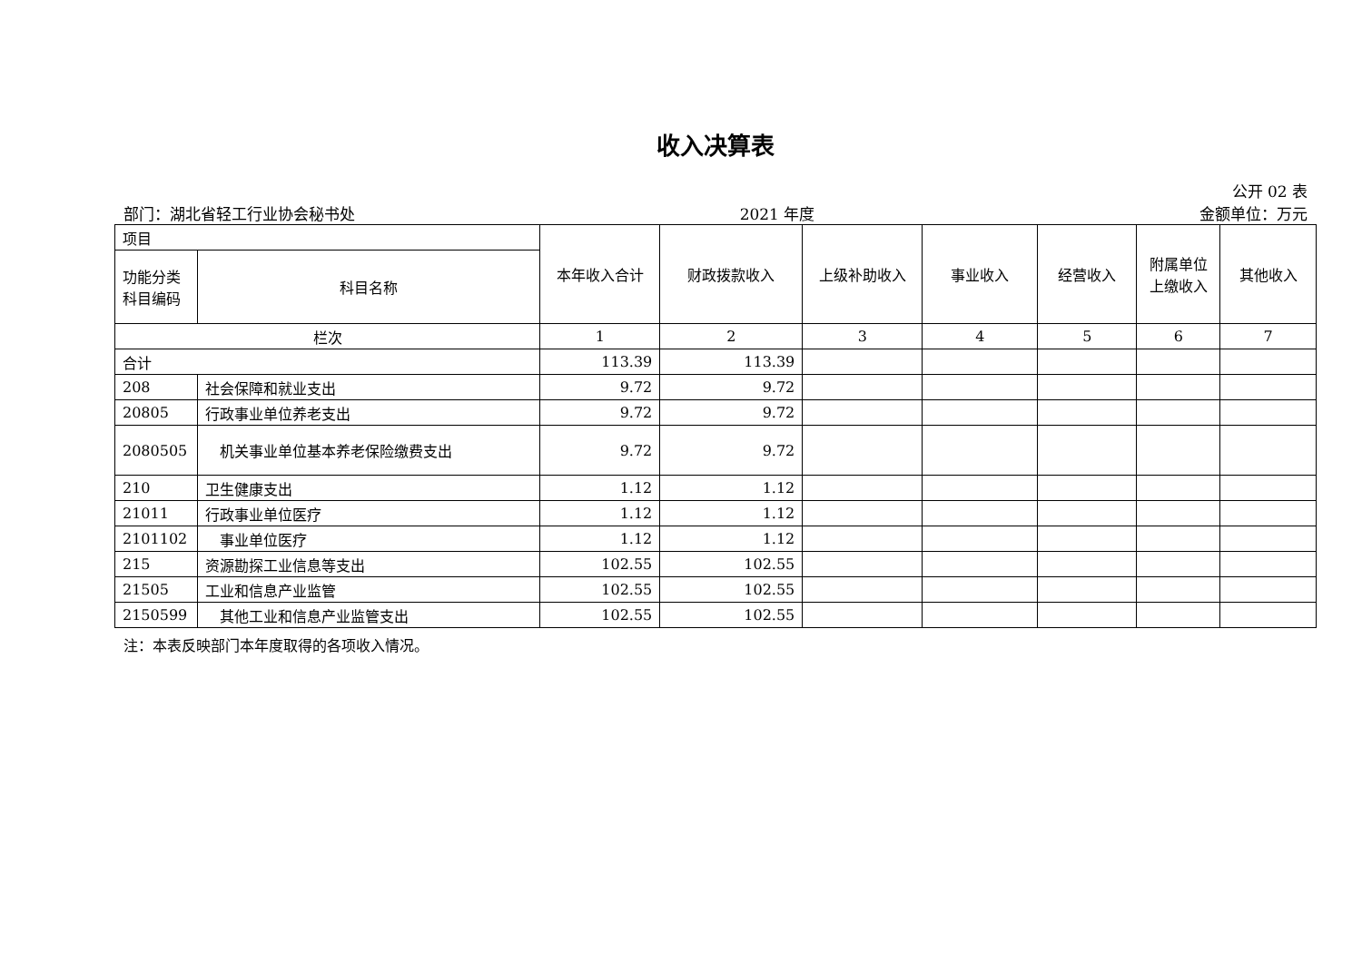收入决算表
公开 02 表
部门：湖北省轻工行业协会秘书处 2021 年度 金额单位：万元
| 项目 | | 本年收入合计 | 财政拨款收入 | 上级补助收入 | 事业收入 | 经营收入 | 附属单位 上缴收入 | 其他收入 |
| --- | --- | --- | --- | --- | --- | --- | --- | --- |
| 功能分类 科目编码 | 科目名称 | | | | | | | |
| 栏次 | | 1 | 2 | 3 | 4 | 5 | 6 | 7 |
| 合计 | | 113.39 | 113.39 | | | | | |
| 208 | 社会保障和就业支出 | 9.72 | 9.72 | | | | | |
| 20805 | 行政事业单位养老支出 | 9.72 | 9.72 | | | | | |
| 2080505 | 机关事业单位基本养老保险缴费支出 | 9.72 | 9.72 | | | | | |
| 210 | 卫生健康支出 | 1.12 | 1.12 | | | | | |
| 21011 | 行政事业单位医疗 | 1.12 | 1.12 | | | | | |
| 2101102 | 事业单位医疗 | 1.12 | 1.12 | | | | | |
| 215 | 资源勘探工业信息等支出 | 102.55 | 102.55 | | | | | |
| 21505 | 工业和信息产业监管 | 102.55 | 102.55 | | | | | |
| 2150599 | 其他工业和信息产业监管支出 | 102.55 | 102.55 | | | | | |
注：本表反映部门本年度取得的各项收入情况。